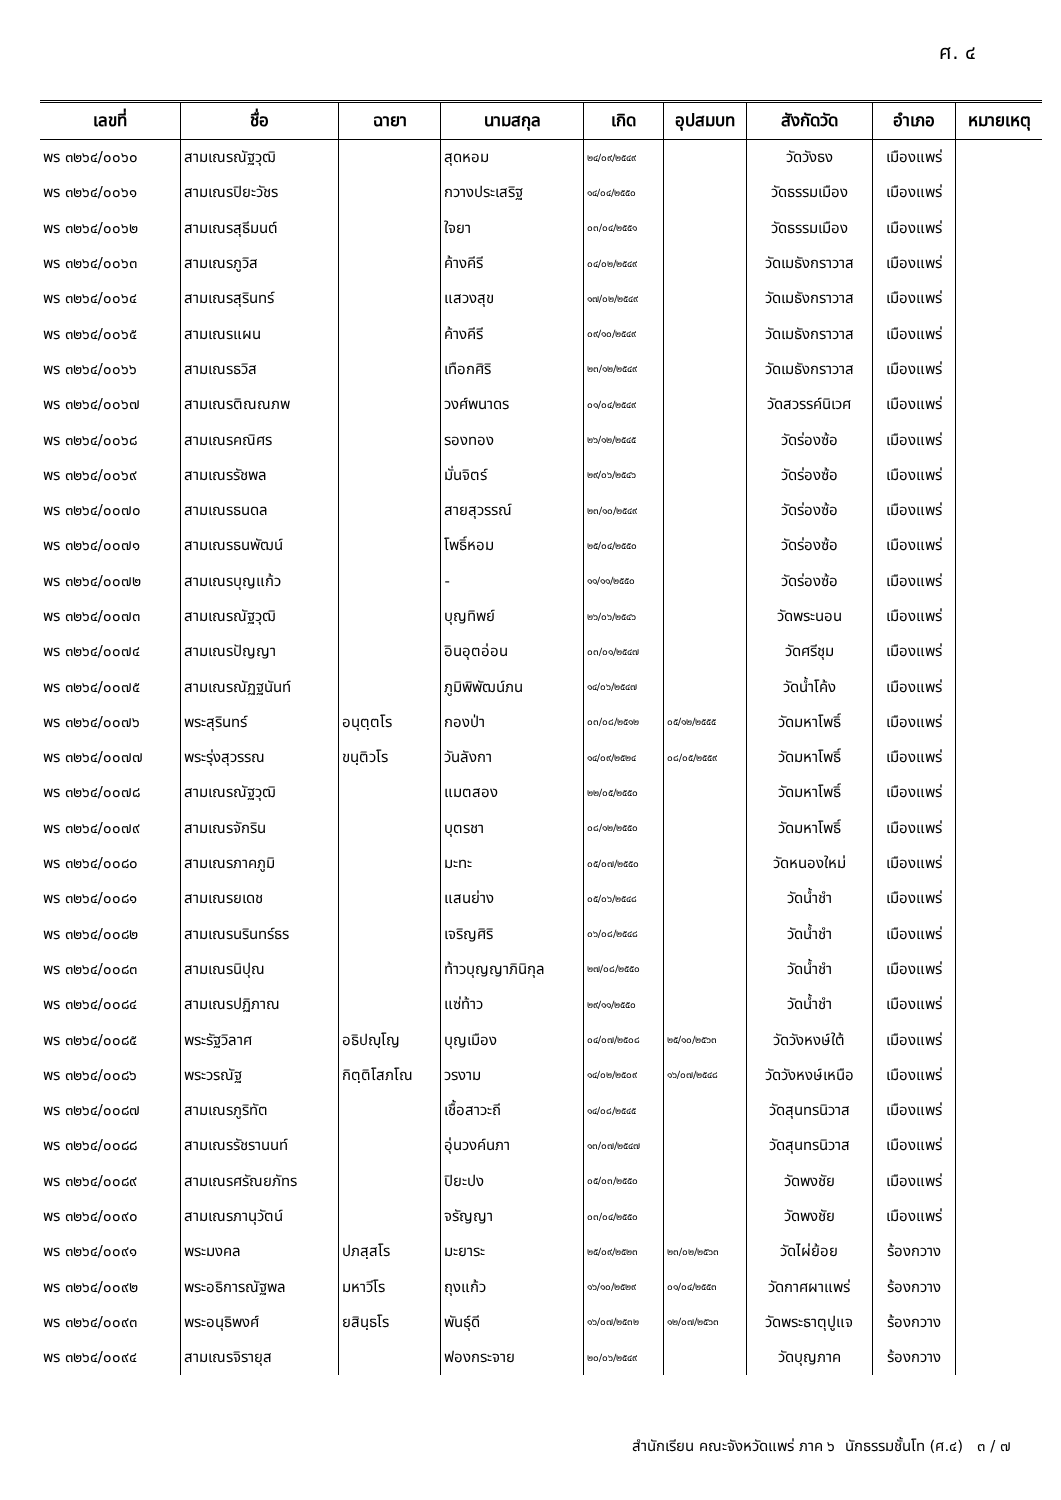ศ. ๔
| เลขที่ | ชื่อ | ฉายา | นามสกุล | เกิด | อุปสมบท | สังกัดวัด | อำเภอ | หมายเหตุ |
| --- | --- | --- | --- | --- | --- | --- | --- | --- |
| พร ๓๒๖๔/๐๐๖๐ | สามเณรณัฐวุฒิ | | สุดหอม | ๒๔/๐๙/๒๕๔๙ | | วัดวังธง | เมืองแพร่ | |
| พร ๓๒๖๔/๐๐๖๑ | สามเณรปิยะวัชร | | กวางประเสริฐ | ๑๔/๐๔/๒๕๕๐ | | วัดธรรมเมือง | เมืองแพร่ | |
| พร ๓๒๖๔/๐๐๖๒ | สามเณรสุธีมนต์ | | ใจยา | ๐๓/๐๔/๒๕๕๑ | | วัดธรรมเมือง | เมืองแพร่ | |
| พร ๓๒๖๔/๐๐๖๓ | สามเณรภูวิส | | ค้างคีรี | ๐๔/๐๒/๒๕๔๙ | | วัดเมธังกราวาส | เมืองแพร่ | |
| พร ๓๒๖๔/๐๐๖๔ | สามเณรสุรินทร์ | | แสวงสุข | ๑๗/๐๒/๒๕๔๙ | | วัดเมธังกราวาส | เมืองแพร่ | |
| พร ๓๒๖๔/๐๐๖๕ | สามเณรแผน | | ค้างคีรี | ๐๙/๑๐/๒๕๔๙ | | วัดเมธังกราวาส | เมืองแพร่ | |
| พร ๓๒๖๔/๐๐๖๖ | สามเณรธวิส | | เทือกศิริ | ๒๓/๑๒/๒๕๔๙ | | วัดเมธังกราวาส | เมืองแพร่ | |
| พร ๓๒๖๔/๐๐๖๗ | สามเณรติณณภพ | | วงศ์พนาดร | ๐๑/๐๔/๒๕๔๙ | | วัดสวรรค์นิเวศ | เมืองแพร่ | |
| พร ๓๒๖๔/๐๐๖๘ | สามเณรคณิศร | | รองทอง | ๒๖/๑๒/๒๕๔๕ | | วัดร่องซ้อ | เมืองแพร่ | |
| พร ๓๒๖๔/๐๐๖๙ | สามเณรรัชพล | | มั่นจิตร์ | ๒๙/๐๖/๒๕๔๖ | | วัดร่องซ้อ | เมืองแพร่ | |
| พร ๓๒๖๔/๐๐๗๐ | สามเณรธนดล | | สายสุวรรณ์ | ๒๓/๑๐/๒๕๔๙ | | วัดร่องซ้อ | เมืองแพร่ | |
| พร ๓๒๖๔/๐๐๗๑ | สามเณรธนพัฒน์ | | โพธิ์หอม | ๒๕/๐๔/๒๕๕๐ | | วัดร่องซ้อ | เมืองแพร่ | |
| พร ๓๒๖๔/๐๐๗๒ | สามเณรบุญแก้ว | | - | ๑๑/๑๑/๒๕๕๐ | | วัดร่องซ้อ | เมืองแพร่ | |
| พร ๓๒๖๔/๐๐๗๓ | สามเณรณัฐวุฒิ | | บุญทิพย์ | ๒๖/๐๖/๒๕๔๖ | | วัดพระนอน | เมืองแพร่ | |
| พร ๓๒๖๔/๐๐๗๔ | สามเณรปัญญา | | อินอุตอ่อน | ๐๓/๐๑/๒๕๔๗ | | วัดศรีชุม | เมืองแพร่ | |
| พร ๓๒๖๔/๐๐๗๕ | สามเณรณัฏฐนันท์ | | ภูมิพิพัฒน์ภน | ๑๔/๐๖/๒๕๔๗ | | วัดน้ำโค้ง | เมืองแพร่ | |
| พร ๓๒๖๔/๐๐๗๖ | พระสุรินทร์ | อนุตฺตโร | กองป่า | ๐๓/๐๘/๒๕๑๒ | ๐๕/๑๒/๒๕๕๕ | วัดมหาโพธิ์ | เมืองแพร่ | |
| พร ๓๒๖๔/๐๐๗๗ | พระรุ่งสุวรรณ | ขนฺติวโร | วันลังกา | ๑๔/๐๙/๒๕๒๔ | ๐๘/๐๕/๒๕๕๙ | วัดมหาโพธิ์ | เมืองแพร่ | |
| พร ๓๒๖๔/๐๐๗๘ | สามเณรณัฐวุฒิ | | แมตสอง | ๒๒/๐๕/๒๕๕๐ | | วัดมหาโพธิ์ | เมืองแพร่ | |
| พร ๓๒๖๔/๐๐๗๙ | สามเณรจักริน | | บุตรชา | ๐๘/๑๒/๒๕๕๐ | | วัดมหาโพธิ์ | เมืองแพร่ | |
| พร ๓๒๖๔/๐๐๘๐ | สามเณรภาคภูมิ | | มะทะ | ๐๕/๐๗/๒๕๕๐ | | วัดหนองใหม่ | เมืองแพร่ | |
| พร ๓๒๖๔/๐๐๘๑ | สามเณรยเดช | | แสนย่าง | ๐๕/๐๖/๒๕๔๘ | | วัดน้ำชำ | เมืองแพร่ | |
| พร ๓๒๖๔/๐๐๘๒ | สามเณรนรินทร์ธร | | เจริญศิริ | ๐๖/๐๘/๒๕๔๘ | | วัดน้ำชำ | เมืองแพร่ | |
| พร ๓๒๖๔/๐๐๘๓ | สามเณรนิปุณ | | ท้าวบุญญาภินิกุล | ๒๗/๐๘/๒๕๕๐ | | วัดน้ำชำ | เมืองแพร่ | |
| พร ๓๒๖๔/๐๐๘๔ | สามเณรปฏิภาณ | | แซ่ท้าว | ๒๙/๑๑/๒๕๕๐ | | วัดน้ำชำ | เมืองแพร่ | |
| พร ๓๒๖๔/๐๐๘๕ | พระรัฐวิลาศ | อธิปญฺโญ | บุญเมือง | ๐๔/๐๗/๒๕๐๘ | ๒๕/๑๐/๒๕๖๓ | วัดวังหงษ์ใต้ | เมืองแพร่ | |
| พร ๓๒๖๔/๐๐๘๖ | พระวรณัฐ | กิตฺติโสภโณ | วรงาม | ๑๔/๐๒/๒๕๐๙ | ๑๖/๐๗/๒๕๔๘ | วัดวังหงษ์เหนือ | เมืองแพร่ | |
| พร ๓๒๖๔/๐๐๘๗ | สามเณรภูริทัต | | เชื้อสาวะถี | ๑๔/๐๘/๒๕๔๕ | | วัดสุนทรนิวาส | เมืองแพร่ | |
| พร ๓๒๖๔/๐๐๘๘ | สามเณรรัชรานนท์ | | อุ่นวงค์นภา | ๑๓/๐๗/๒๕๔๗ | | วัดสุนทรนิวาส | เมืองแพร่ | |
| พร ๓๒๖๔/๐๐๘๙ | สามเณรศรัณยภัทร | | ปิยะปง | ๐๕/๐๓/๒๕๕๐ | | วัดพงชัย | เมืองแพร่ | |
| พร ๓๒๖๔/๐๐๙๐ | สามเณรภานุวัตน์ | | จรัญญา | ๐๓/๐๔/๒๕๕๐ | | วัดพงชัย | เมืองแพร่ | |
| พร ๓๒๖๔/๐๐๙๑ | พระมงคล | ปภสฺสโร | มะยาระ | ๒๕/๐๙/๒๕๒๓ | ๒๓/๐๒/๒๕๖๓ | วัดไผ่ย้อย | ร้องกวาง | |
| พร ๓๒๖๔/๐๐๙๒ | พระอธิการณัฐพล | มหาวีโร | ถุงแก้ว | ๑๖/๑๐/๒๕๒๙ | ๐๑/๐๔/๒๕๕๓ | วัดกาศผาแพร่ | ร้องกวาง | |
| พร ๓๒๖๔/๐๐๙๓ | พระอนุธิพงศ์ | ยสินฺธโร | พันธุ์ดี | ๑๖/๐๗/๒๕๓๒ | ๑๒/๐๗/๒๕๖๓ | วัดพระธาตุปูแจ | ร้องกวาง | |
| พร ๓๒๖๔/๐๐๙๔ | สามเณรจิรายุส | | ฟองกระจาย | ๒๐/๐๖/๒๕๔๙ | | วัดบุญภาค | ร้องกวาง | |
สำนักเรียน คณะจังหวัดแพร่ ภาค ๖ นักธรรมชั้นโท (ศ.๔) ๓ / ๗